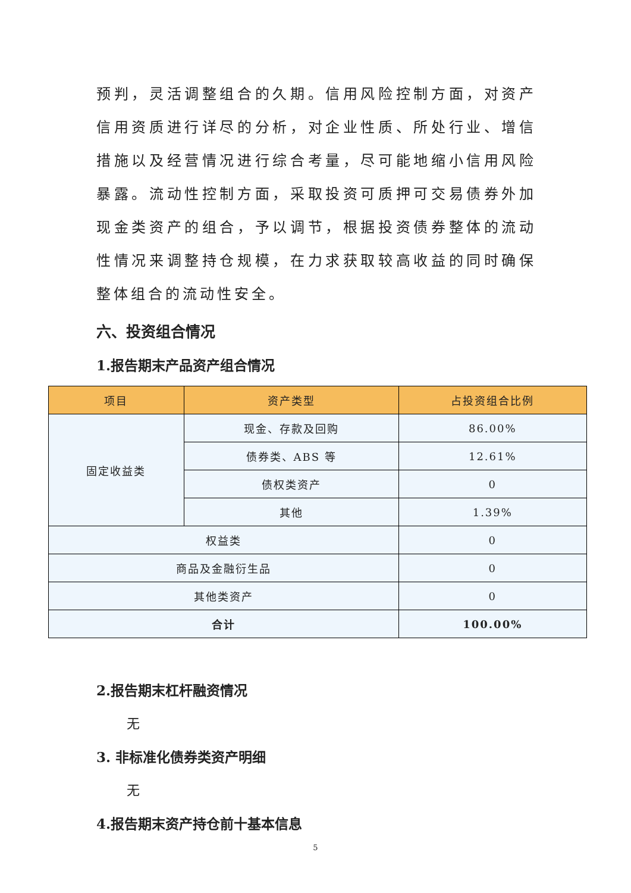预判，灵活调整组合的久期。信用风险控制方面，对资产信用资质进行详尽的分析，对企业性质、所处行业、增信措施以及经营情况进行综合考量，尽可能地缩小信用风险暴露。流动性控制方面，采取投资可质押可交易债券外加现金类资产的组合，予以调节，根据投资债券整体的流动性情况来调整持仓规模，在力求获取较高收益的同时确保整体组合的流动性安全。
六、投资组合情况
1.报告期末产品资产组合情况
| 项目 | 资产类型 | 占投资组合比例 |
| --- | --- | --- |
| 固定收益类 | 现金、存款及回购 | 86.00% |
| | 债券类、ABS 等 | 12.61% |
| | 债权类资产 | 0 |
| | 其他 | 1.39% |
| 权益类 | | 0 |
| 商品及金融衍生品 | | 0 |
| 其他类资产 | | 0 |
| 合计 | | 100.00% |
2.报告期末杠杆融资情况
无
3. 非标准化债券类资产明细
无
4.报告期末资产持仓前十基本信息
5